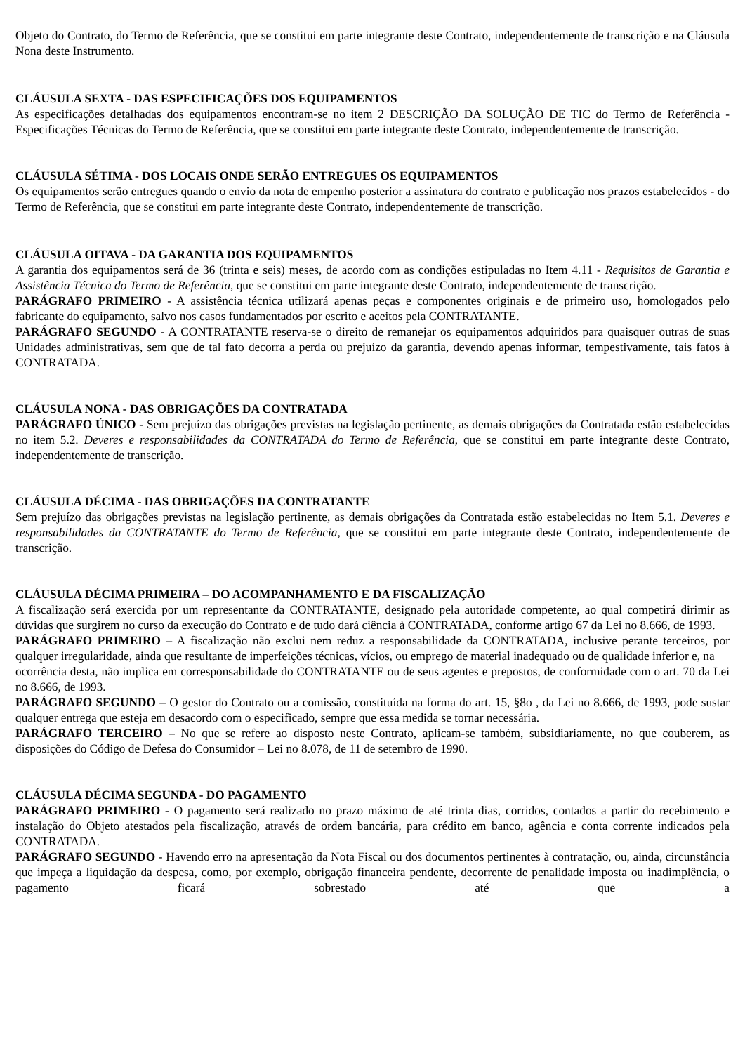Objeto do Contrato, do Termo de Referência, que se constitui em parte integrante deste Contrato, independentemente de transcrição e na Cláusula Nona deste Instrumento.
CLÁUSULA SEXTA - DAS ESPECIFICAÇÕES DOS EQUIPAMENTOS
As especificações detalhadas dos equipamentos encontram-se no item 2 DESCRIÇÃO DA SOLUÇÃO DE TIC do Termo de Referência - Especificações Técnicas do Termo de Referência, que se constitui em parte integrante deste Contrato, independentemente de transcrição.
CLÁUSULA SÉTIMA - DOS LOCAIS ONDE SERÃO ENTREGUES OS EQUIPAMENTOS
Os equipamentos serão entregues quando o envio da nota de empenho posterior a assinatura do contrato e publicação nos prazos estabelecidos - do Termo de Referência, que se constitui em parte integrante deste Contrato, independentemente de transcrição.
CLÁUSULA OITAVA - DA GARANTIA DOS EQUIPAMENTOS
A garantia dos equipamentos será de 36 (trinta e seis) meses, de acordo com as condições estipuladas no Item 4.11 - Requisitos de Garantia e Assistência Técnica do Termo de Referência, que se constitui em parte integrante deste Contrato, independentemente de transcrição.
PARÁGRAFO PRIMEIRO - A assistência técnica utilizará apenas peças e componentes originais e de primeiro uso, homologados pelo fabricante do equipamento, salvo nos casos fundamentados por escrito e aceitos pela CONTRATANTE.
PARÁGRAFO SEGUNDO - A CONTRATANTE reserva-se o direito de remanejar os equipamentos adquiridos para quaisquer outras de suas Unidades administrativas, sem que de tal fato decorra a perda ou prejuízo da garantia, devendo apenas informar, tempestivamente, tais fatos à CONTRATADA.
CLÁUSULA NONA - DAS OBRIGAÇÕES DA CONTRATADA
PARÁGRAFO ÚNICO - Sem prejuízo das obrigações previstas na legislação pertinente, as demais obrigações da Contratada estão estabelecidas no item 5.2. Deveres e responsabilidades da CONTRATADA do Termo de Referência, que se constitui em parte integrante deste Contrato, independentemente de transcrição.
CLÁUSULA DÉCIMA - DAS OBRIGAÇÕES DA CONTRATANTE
Sem prejuízo das obrigações previstas na legislação pertinente, as demais obrigações da Contratada estão estabelecidas no Item 5.1. Deveres e responsabilidades da CONTRATANTE do Termo de Referência, que se constitui em parte integrante deste Contrato, independentemente de transcrição.
CLÁUSULA DÉCIMA PRIMEIRA – DO ACOMPANHAMENTO E DA FISCALIZAÇÃO
A fiscalização será exercida por um representante da CONTRATANTE, designado pela autoridade competente, ao qual competirá dirimir as dúvidas que surgirem no curso da execução do Contrato e de tudo dará ciência à CONTRATADA, conforme artigo 67 da Lei no 8.666, de 1993.
PARÁGRAFO PRIMEIRO – A fiscalização não exclui nem reduz a responsabilidade da CONTRATADA, inclusive perante terceiros, por qualquer irregularidade, ainda que resultante de imperfeições técnicas, vícios, ou emprego de material inadequado ou de qualidade inferior e, na
ocorrência desta, não implica em corresponsabilidade do CONTRATANTE ou de seus agentes e prepostos, de conformidade com o art. 70 da Lei no 8.666, de 1993.
PARÁGRAFO SEGUNDO – O gestor do Contrato ou a comissão, constituída na forma do art. 15, §8o , da Lei no 8.666, de 1993, pode sustar qualquer entrega que esteja em desacordo com o especificado, sempre que essa medida se tornar necessária.
PARÁGRAFO TERCEIRO – No que se refere ao disposto neste Contrato, aplicam-se também, subsidiariamente, no que couberem, as disposições do Código de Defesa do Consumidor – Lei no 8.078, de 11 de setembro de 1990.
CLÁUSULA DÉCIMA SEGUNDA - DO PAGAMENTO
PARÁGRAFO PRIMEIRO - O pagamento será realizado no prazo máximo de até trinta dias, corridos, contados a partir do recebimento e instalação do Objeto atestados pela fiscalização, através de ordem bancária, para crédito em banco, agência e conta corrente indicados pela CONTRATADA.
PARÁGRAFO SEGUNDO - Havendo erro na apresentação da Nota Fiscal ou dos documentos pertinentes à contratação, ou, ainda, circunstância que impeça a liquidação da despesa, como, por exemplo, obrigação financeira pendente, decorrente de penalidade imposta ou inadimplência, o pagamento ficará sobrestado até que a